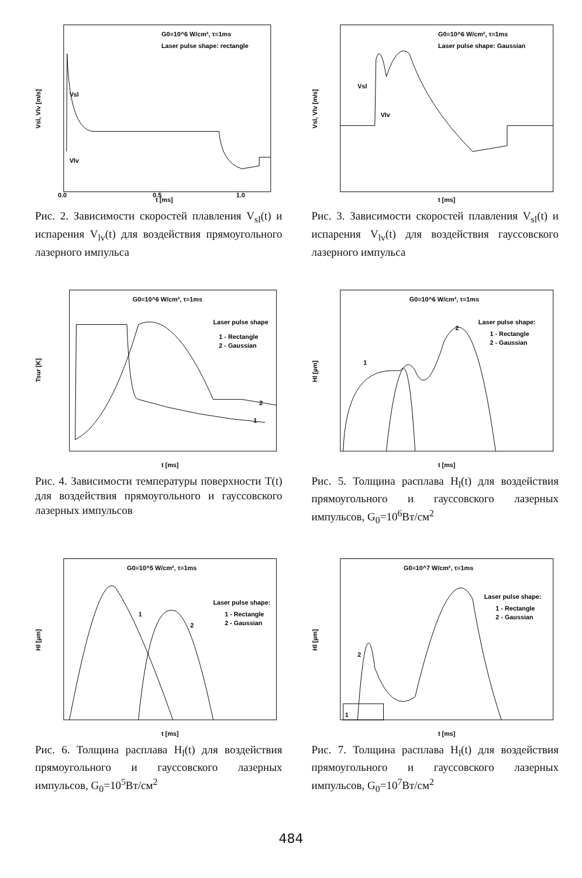G0=10^6 W/cm², τ=1ms
Laser pulse shape: rectangle
Vsl
Vlv
Vsl, Vlv [m/s]
0.0
0.5
1.0
t [ms]
Рис. 2. Зависимости скоростей плавления V<sub>sl</sub>(t) и испарения V<sub>lv</sub>(t) для воздействия прямоугольного лазерного импульса
G0=10^6 W/cm², τ=1ms
Laser pulse shape: Gaussian
Vsl
Vlv
Vsl, Vlv [m/s]
t [ms]
Рис. 3. Зависимости скоростей плавления V<sub>sl</sub>(t) и испарения V<sub>lv</sub>(t) для воздействия гауссовского лазерного импульса
G0=10^6 W/cm², τ=1ms
Laser pulse shape
1 - Rectangle
2 - Gaussian
1
2
Tsur [K]
t [ms]
Рис. 4. Зависимости температуры поверхности T(t) для воздействия прямоугольного и гауссовского лазерных импульсов
G0=10^6 W/cm², τ=1ms
Laser pulse shape:
1 - Rectangle
2 - Gaussian
1
2
Hl [µm]
t [ms]
Рис. 5. Толщина расплава H<sub>l</sub>(t) для воздействия прямоугольного и гауссовского лазерных импульсов, G<sub>0</sub>=10<sup>6</sup>Вт/см<sup>2</sup>
G0=10^5 W/cm², τ=1ms
Laser pulse shape:
1 - Rectangle
2 - Gaussian
1
2
Hl [µm]
t [ms]
Рис. 6. Толщина расплава H<sub>l</sub>(t) для воздействия прямоугольного и гауссовского лазерных импульсов, G<sub>0</sub>=10<sup>5</sup>Вт/см<sup>2</sup>
G0=10^7 W/cm², τ=1ms
Laser pulse shape:
1 - Rectangle
2 - Gaussian
1
2
Hl [µm]
t [ms]
Рис. 7. Толщина расплава H<sub>l</sub>(t) для воздействия прямоугольного и гауссовского лазерных импульсов, G<sub>0</sub>=10<sup>7</sup>Вт/см<sup>2</sup>
484